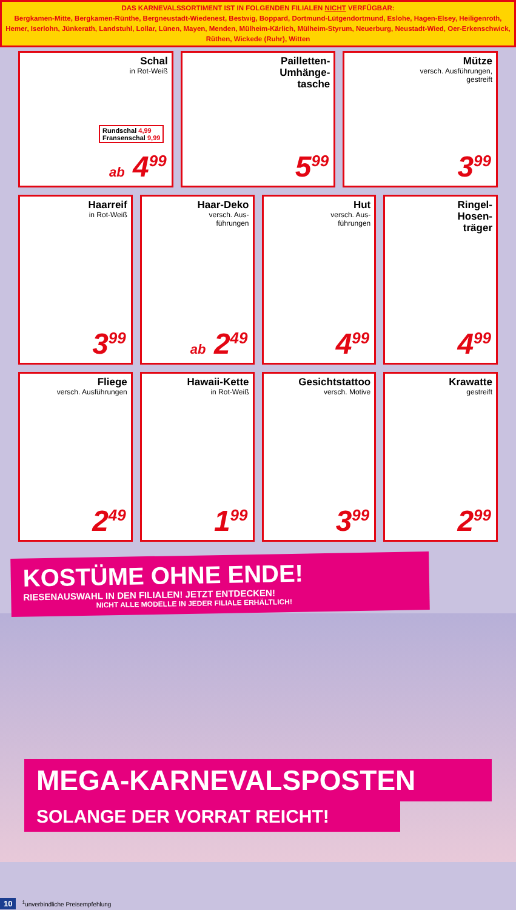DAS KARNEVALSSORTIMENT IST IN FOLGENDEN FILIALEN NICHT VERFÜGBAR:
Bergkamen-Mitte, Bergkamen-Rünthe, Bergneustadt-Wiedenest, Bestwig, Boppard, Dortmund-Lütgendortmund, Eslohe, Hagen-Elsey, Heiligenroth, Hemer, Iserlohn, Jünkerath, Landstuhl, Lollar, Lünen, Mayen, Menden, Mülheim-Kärlich, Mülheim-Styrum, Neuerburg, Neustadt-Wied, Oer-Erkenschwick, Rüthen, Wickede (Ruhr), Witten
Schal
in Rot-Weiß
Rundschal 4,99
Fransenschal 9,99
ab 4<sup>99</sup>
Pailletten-
Umhänge-
tasche
5<sup>99</sup>
Mütze
versch. Ausführungen,
gestreift
3<sup>99</sup>
Haarreif
in Rot-Weiß
3<sup>99</sup>
Haar-Deko
versch. Aus-
führungen
ab 2<sup>49</sup>
Hut
versch. Aus-
führungen
4<sup>99</sup>
Ringel-
Hosen-
träger
4<sup>99</sup>
Fliege
versch. Ausführungen
2<sup>49</sup>
Hawaii-Kette
in Rot-Weiß
1<sup>99</sup>
Gesichtstattoo
versch. Motive
3<sup>99</sup>
Krawatte
gestreift
2<sup>99</sup>
KOSTÜME OHNE ENDE!
RIESENAUSWAHL IN DEN FILIALEN! JETZT ENTDECKEN!
NICHT ALLE MODELLE IN JEDER FILIALE ERHÄLTLICH!
MEGA-KARNEVALSPOSTEN
SOLANGE DER VORRAT REICHT!
10<sup>1</sup>unverbindliche Preisempfehlung